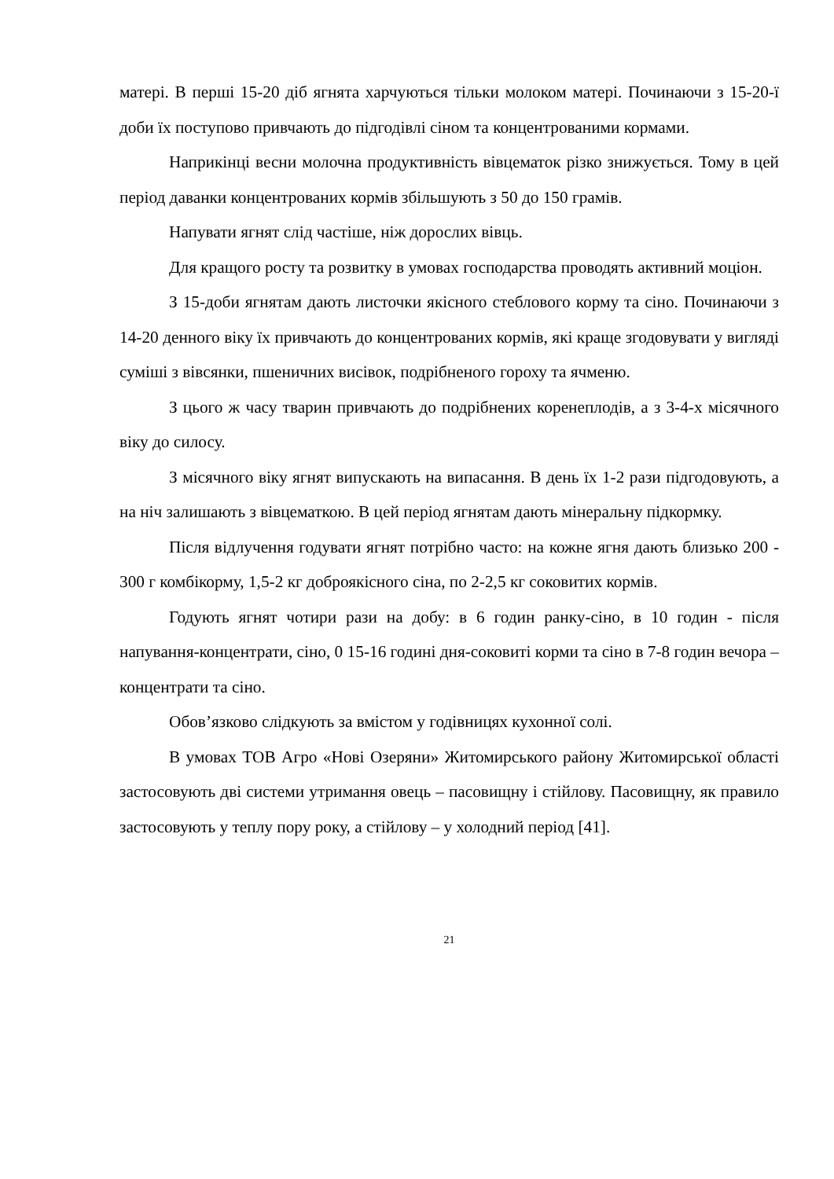матері. В перші 15-20 діб ягнята харчуються тільки молоком матері. Починаючи з 15-20-ї доби їх поступово привчають до підгодівлі сіном та концентрованими кормами.
Наприкінці весни молочна продуктивність вівцематок різко знижується. Тому в цей період даванки концентрованих кормів збільшують з 50 до 150 грамів.
Напувати ягнят слід частіше, ніж дорослих вівць.
Для кращого росту та розвитку в умовах господарства проводять активний моціон.
З 15-доби ягнятам дають листочки якісного стеблового корму та сіно. Починаючи з 14-20 денного віку їх привчають до концентрованих кормів, які краще згодовувати у вигляді суміші з вівсянки, пшеничних висівок, подрібненого гороху та ячменю.
З цього ж часу тварин привчають до подрібнених коренеплодів, а з 3-4-х місячного віку до силосу.
З місячного віку ягнят випускають на випасання. В день їх 1-2 рази підгодовують, а на ніч залишають з вівцематкою. В цей період ягнятам дають мінеральну підкормку.
Після відлучення годувати ягнят потрібно часто: на кожне ягня дають близько 200 - 300 г комбікорму, 1,5-2 кг доброякісного сіна, по 2-2,5 кг соковитих кормів.
Годують ягнят чотири рази на добу: в 6 годин ранку-сіно, в 10 годин - після напування-концентрати, сіно, 0 15-16 годині дня-соковиті корми та сіно в 7-8 годин вечора ‒ концентрати та сіно.
Обов’язково слідкують за вмістом у годівницях кухонної солі.
В умовах ТОВ Агро «Нові Озеряни» Житомирського району Житомирської області застосовують дві системи утримання овець – пасовищну і стійлову. Пасовищну, як правило застосовують у теплу пору року, а стійлову – у холодний період [41].
21